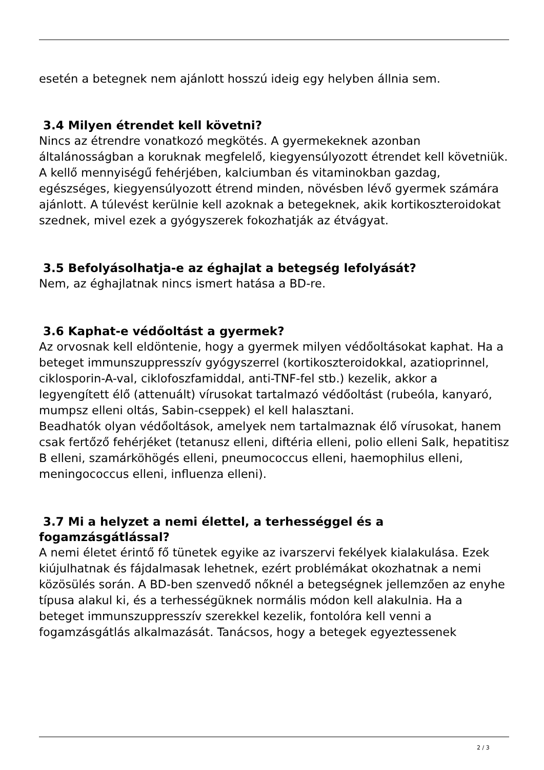esetén a betegnek nem ajánlott hosszú ideig egy helyben állnia sem.
3.4 Milyen étrendet kell követni?
Nincs az étrendre vonatkozó megkötés. A gyermekeknek azonban általánosságban a koruknak megfelelő, kiegyensúlyozott étrendet kell követniük. A kellő mennyiségű fehérjében, kalciumban és vitaminokban gazdag, egészséges, kiegyensúlyozott étrend minden, növésben lévő gyermek számára ajánlott. A túlevést kerülnie kell azoknak a betegeknek, akik kortikoszteroidokat szednek, mivel ezek a gyógyszerek fokozhatják az étvágyat.
3.5 Befolyásolhatja-e az éghajlat a betegség lefolyását?
Nem, az éghajlatnak nincs ismert hatása a BD-re.
3.6 Kaphat-e védőoltást a gyermek?
Az orvosnak kell eldöntenie, hogy a gyermek milyen védőoltásokat kaphat. Ha a beteget immunszuppresszív gyógyszerrel (kortikoszteroidokkal, azatioprinnel, ciklosporin-A-val, ciklofoszfamiddal, anti-TNF-fel stb.) kezelik, akkor a legyengített élő (attenuált) vírusokat tartalmazó védőoltást (rubeóla, kanyaró, mumpsz elleni oltás, Sabin-cseppek) el kell halasztani.
Beadhatók olyan védőoltások, amelyek nem tartalmaznak élő vírusokat, hanem csak fertőző fehérjéket (tetanusz elleni, diftéria elleni, polio elleni Salk, hepatitisz B elleni, szamárköhögés elleni, pneumococcus elleni, haemophilus elleni, meningococcus elleni, influenza elleni).
3.7 Mi a helyzet a nemi élettel, a terhességgel és a fogamzásgátlással?
A nemi életet érintő fő tünetek egyike az ivarszervi fekélyek kialakulása. Ezek kiújulhatnak és fájdalmasak lehetnek, ezért problémákat okozhatnak a nemi közösülés során. A BD-ben szenvedő nőknél a betegségnek jellemzően az enyhe típusa alakul ki, és a terhességüknek normális módon kell alakulnia. Ha a beteget immunszuppresszív szerekkel kezelik, fontolóra kell venni a fogamzásgátlás alkalmazását. Tanácsos, hogy a betegek egyeztessenek
2 / 3